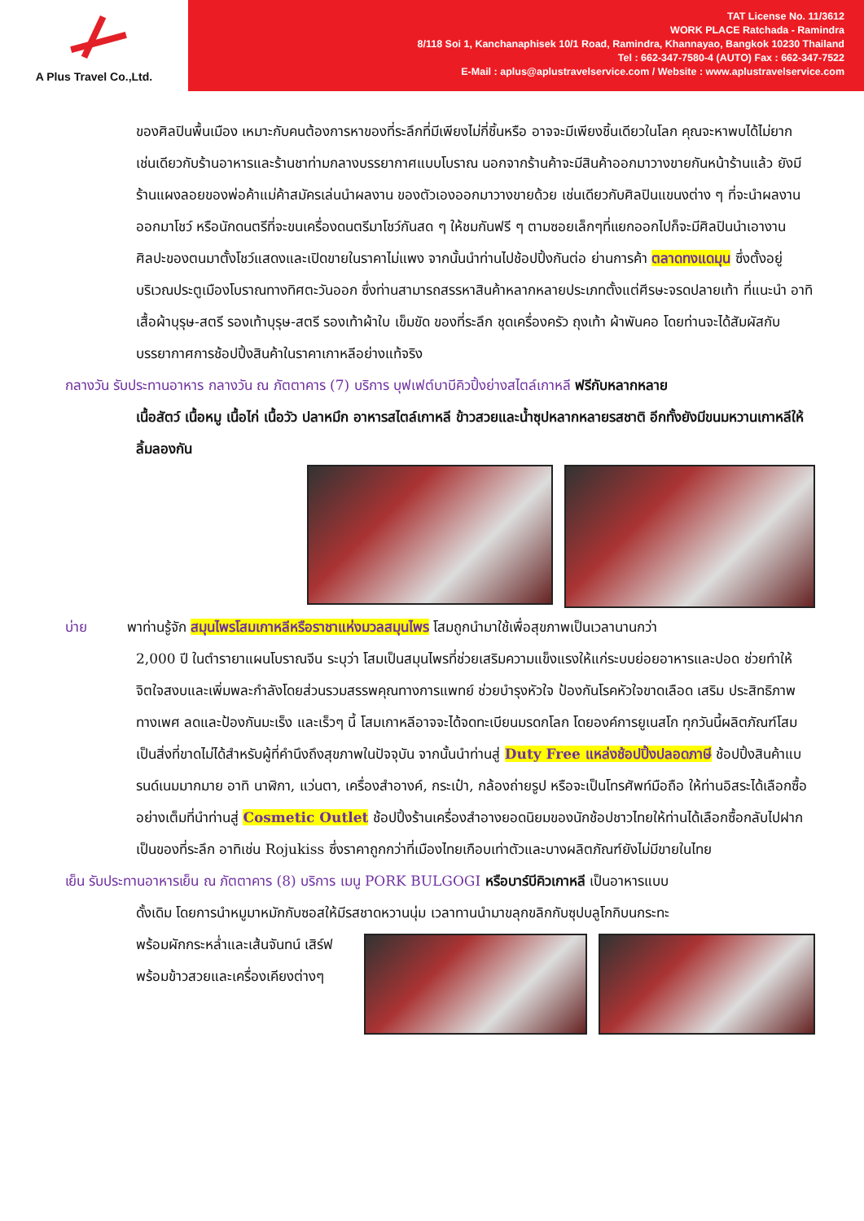A Plus Travel Co.,Ltd.
TAT License No. 11/3612
WORK PLACE Ratchada - Ramindra
8/118 Soi 1, Kanchanaphisek 10/1 Road, Ramindra, Khannayao, Bangkok 10230 Thailand
Tel : 662-347-7580-4 (AUTO) Fax : 662-347-7522
E-Mail : aplus@aplustravelservice.com / Website : www.aplustravelservice.com
ของศิลปินพื้นเมือง เหมาะกับคนต้องการหาของที่ระลึกที่มีเพียงไม่กี่ชิ้นหรือ อาจจะมีเพียงชิ้นเดียวในโลก คุณจะหาพบได้ไม่ยาก เช่นเดียวกับร้านอาหารและร้านชาท่ามกลางบรรยากาศแบบโบราณ นอกจากร้านค้าจะมีสินค้าออกมาวางขายกันหน้าร้านแล้ว ยังมีร้านแผงลอยของพ่อค้าแม่ค้าสมัครเล่นนำผลงาน ของตัวเองออกมาวางขายด้วย เช่นเดียวกับศิลปินแขนงต่าง ๆ ที่จะนำผลงานออกมาโชว์ หรือนักดนตรีที่จะขนเครื่องดนตรีมาโชว์กันสด ๆ ให้ชมกันฟรี ๆ ตามซอยเล็กๆที่แยกออกไปก็จะมีศิลปินนำเอางานศิลปะของตนมาตั้งโชว์แสดงและเปิดขายในราคาไม่แพง จากนั้นนำท่านไปช้อปปิ้งกันต่อ ย่านการค้า ตลาดทงแดมุน ซึ่งตั้งอยู่บริเวณประตูเมืองโบราณทางทิศตะวันออก ซึ่งท่านสามารถสรรหาสินค้าหลากหลายประเภทตั้งแต่ศีรษะจรดปลายเท้า ที่แนะนำ อาทิ เสื้อผ้าบุรุษ-สตรี รองเท้าบุรุษ-สตรี รองเท้าผ้าใบ เข็มขัด ของที่ระลึก ชุดเครื่องครัว ถุงเท้า ผ้าพันคอ โดยท่านจะได้สัมผัสกับบรรยากาศการช้อปปิ้งสินค้าในราคาเกาหลีอย่างแท้จริง
กลางวัน รับประทานอาหาร กลางวัน ณ ภัตตาคาร (7) บริการ บุฟเฟต์บาบีคิวปิ้งย่างสไตล์เกาหลี ฟรีกับหลากหลาย
เนื้อสัตว์ เนื้อหมู เนื้อไก่ เนื้อวัว ปลาหมึก อาหารสไตล์เกาหลี ข้าวสวยและน้ำซุปหลากหลายรสชาติ อีกทั้งยังมีขนมหวานเกาหลีให้ลิ้มลองกัน
บ่าย พาท่านรู้จัก สมุนไพรโสมเกาหลีหรือราชาแห่งมวลสมุนไพร โสมถูกนำมาใช้เพื่อสุขภาพเป็นเวลานานกว่า
2,000 ปี ในตำรายาแผนโบราณจีน ระบุว่า โสมเป็นสมุนไพรที่ช่วยเสริมความแข็งแรงให้แก่ระบบย่อยอาหารและปอด ช่วยทำให้จิตใจสงบและเพิ่มพละกำลังโดยส่วนรวมสรรพคุณทางการแพทย์ ช่วยบำรุงหัวใจ ป้องกันโรคหัวใจขาดเลือด เสริม ประสิทธิภาพทางเพศ ลดและป้องกันมะเร็ง และเร็วๆ นี้ โสมเกาหลีอาจจะได้จดทะเบียนมรดกโลก โดยองค์การยูเนสโก ทุกวันนี้ผลิตภัณฑ์โสมเป็นสิ่งที่ขาดไม่ได้สำหรับผู้ที่คำนึงถึงสุขภาพในปัจจุบัน จากนั้นนำท่านสู่ Duty Free แหล่งช้อปปิ้งปลอดภาษี ช้อปปิ้งสินค้าแบรนด์เนมมากมาย อาทิ นาฬิกา, แว่นตา, เครื่องสำอางค์, กระเป๋า, กล้องถ่ายรูป หรือจะเป็นโทรศัพท์มือถือ ให้ท่านอิสระได้เลือกซื้ออย่างเต็มที่นำท่านสู่ Cosmetic Outlet ช้อปปิ้งร้านเครื่องสำอางยอดนิยมของนักช้อปชาวไทยให้ท่านได้เลือกซื้อกลับไปฝากเป็นของที่ระลึก อาทิเช่น Rojukiss ซึ่งราคาถูกกว่าที่เมืองไทยเกือบเท่าตัวและบางผลิตภัณฑ์ยังไม่มีขายในไทย
เย็น รับประทานอาหารเย็น ณ ภัตตาคาร (8) บริการ เมนู PORK BULGOGI หรือบาร์บีคิวเกาหลี เป็นอาหารแบบ
ดั้งเดิม โดยการนำหมูมาหมักกับซอสให้มีรสชาดหวานนุ่ม เวลาทานนำมาขลุกขลิกกับซุปบลูโกกิบนกระทะ
พร้อมผักกระหล่ำและเส้นจันทน์ เสิร์ฟพร้อมข้าวสวยและเครื่องเคียงต่างๆ